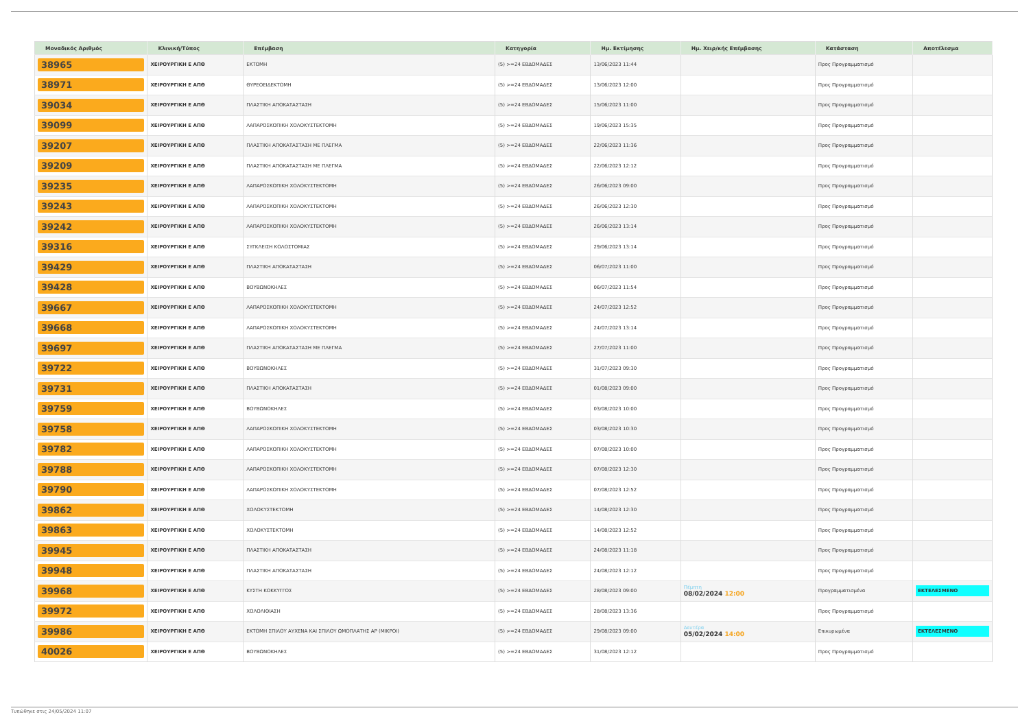| Μοναδικός Αριθμός | Κλινική/Τύπος | Επέμβαση | Κατηγορία | Ημ. Εκτίμησης | Ημ. Χειρ/κής Επέμβασης | Κατάσταση | Αποτέλεσμα |
| --- | --- | --- | --- | --- | --- | --- | --- |
| 38965 | ΧΕΙΡΟΥΡΓΙΚΗ Ε ΑΠΘ | ΕΚΤΟΜΗ | (5) >=24 ΕΒΔΟΜΑΔΕΣ | 13/06/2023 11:44 | | Προς Προγραμματισμό | |
| 38971 | ΧΕΙΡΟΥΡΓΙΚΗ Ε ΑΠΘ | ΘΥΡΕΟΕΙΔΕΚΤΟΜΗ | (5) >=24 ΕΒΔΟΜΑΔΕΣ | 13/06/2023 12:00 | | Προς Προγραμματισμό | |
| 39034 | ΧΕΙΡΟΥΡΓΙΚΗ Ε ΑΠΘ | ΠΛΑΣΤΙΚΗ ΑΠΟΚΑΤΑΣΤΑΣΗ | (5) >=24 ΕΒΔΟΜΑΔΕΣ | 15/06/2023 11:00 | | Προς Προγραμματισμό | |
| 39099 | ΧΕΙΡΟΥΡΓΙΚΗ Ε ΑΠΘ | ΛΑΠΑΡΟΣΚΟΠΙΚΗ ΧΟΛΟΚΥΣΤΕΚΤΟΜΗ | (5) >=24 ΕΒΔΟΜΑΔΕΣ | 19/06/2023 15:35 | | Προς Προγραμματισμό | |
| 39207 | ΧΕΙΡΟΥΡΓΙΚΗ Ε ΑΠΘ | ΠΛΑΣΤΙΚΗ ΑΠΟΚΑΤΑΣΤΑΣΗ ΜΕ ΠΛΕΓΜΑ | (5) >=24 ΕΒΔΟΜΑΔΕΣ | 22/06/2023 11:36 | | Προς Προγραμματισμό | |
| 39209 | ΧΕΙΡΟΥΡΓΙΚΗ Ε ΑΠΘ | ΠΛΑΣΤΙΚΗ ΑΠΟΚΑΤΑΣΤΑΣΗ ΜΕ ΠΛΕΓΜΑ | (5) >=24 ΕΒΔΟΜΑΔΕΣ | 22/06/2023 12:12 | | Προς Προγραμματισμό | |
| 39235 | ΧΕΙΡΟΥΡΓΙΚΗ Ε ΑΠΘ | ΛΑΠΑΡΟΣΚΟΠΙΚΗ ΧΟΛΟΚΥΣΤΕΚΤΟΜΗ | (5) >=24 ΕΒΔΟΜΑΔΕΣ | 26/06/2023 09:00 | | Προς Προγραμματισμό | |
| 39243 | ΧΕΙΡΟΥΡΓΙΚΗ Ε ΑΠΘ | ΛΑΠΑΡΟΣΚΟΠΙΚΗ ΧΟΛΟΚΥΣΤΕΚΤΟΜΗ | (5) >=24 ΕΒΔΟΜΑΔΕΣ | 26/06/2023 12:30 | | Προς Προγραμματισμό | |
| 39242 | ΧΕΙΡΟΥΡΓΙΚΗ Ε ΑΠΘ | ΛΑΠΑΡΟΣΚΟΠΙΚΗ ΧΟΛΟΚΥΣΤΕΚΤΟΜΗ | (5) >=24 ΕΒΔΟΜΑΔΕΣ | 26/06/2023 13:14 | | Προς Προγραμματισμό | |
| 39316 | ΧΕΙΡΟΥΡΓΙΚΗ Ε ΑΠΘ | ΣΥΓΚΛΕΙΣΗ ΚΟΛΟΣΤΟΜΙΑΣ | (5) >=24 ΕΒΔΟΜΑΔΕΣ | 29/06/2023 13:14 | | Προς Προγραμματισμό | |
| 39429 | ΧΕΙΡΟΥΡΓΙΚΗ Ε ΑΠΘ | ΠΛΑΣΤΙΚΗ ΑΠΟΚΑΤΑΣΤΑΣΗ | (5) >=24 ΕΒΔΟΜΑΔΕΣ | 06/07/2023 11:00 | | Προς Προγραμματισμό | |
| 39428 | ΧΕΙΡΟΥΡΓΙΚΗ Ε ΑΠΘ | ΒΟΥΒΩΝΟΚΗΛΕΣ | (5) >=24 ΕΒΔΟΜΑΔΕΣ | 06/07/2023 11:54 | | Προς Προγραμματισμό | |
| 39667 | ΧΕΙΡΟΥΡΓΙΚΗ Ε ΑΠΘ | ΛΑΠΑΡΟΣΚΟΠΙΚΗ ΧΟΛΟΚΥΣΤΕΚΤΟΜΗ | (5) >=24 ΕΒΔΟΜΑΔΕΣ | 24/07/2023 12:52 | | Προς Προγραμματισμό | |
| 39668 | ΧΕΙΡΟΥΡΓΙΚΗ Ε ΑΠΘ | ΛΑΠΑΡΟΣΚΟΠΙΚΗ ΧΟΛΟΚΥΣΤΕΚΤΟΜΗ | (5) >=24 ΕΒΔΟΜΑΔΕΣ | 24/07/2023 13:14 | | Προς Προγραμματισμό | |
| 39697 | ΧΕΙΡΟΥΡΓΙΚΗ Ε ΑΠΘ | ΠΛΑΣΤΙΚΗ ΑΠΟΚΑΤΑΣΤΑΣΗ ΜΕ ΠΛΕΓΜΑ | (5) >=24 ΕΒΔΟΜΑΔΕΣ | 27/07/2023 11:00 | | Προς Προγραμματισμό | |
| 39722 | ΧΕΙΡΟΥΡΓΙΚΗ Ε ΑΠΘ | ΒΟΥΒΩΝΟΚΗΛΕΣ | (5) >=24 ΕΒΔΟΜΑΔΕΣ | 31/07/2023 09:30 | | Προς Προγραμματισμό | |
| 39731 | ΧΕΙΡΟΥΡΓΙΚΗ Ε ΑΠΘ | ΠΛΑΣΤΙΚΗ ΑΠΟΚΑΤΑΣΤΑΣΗ | (5) >=24 ΕΒΔΟΜΑΔΕΣ | 01/08/2023 09:00 | | Προς Προγραμματισμό | |
| 39759 | ΧΕΙΡΟΥΡΓΙΚΗ Ε ΑΠΘ | ΒΟΥΒΩΝΟΚΗΛΕΣ | (5) >=24 ΕΒΔΟΜΑΔΕΣ | 03/08/2023 10:00 | | Προς Προγραμματισμό | |
| 39758 | ΧΕΙΡΟΥΡΓΙΚΗ Ε ΑΠΘ | ΛΑΠΑΡΟΣΚΟΠΙΚΗ ΧΟΛΟΚΥΣΤΕΚΤΟΜΗ | (5) >=24 ΕΒΔΟΜΑΔΕΣ | 03/08/2023 10:30 | | Προς Προγραμματισμό | |
| 39782 | ΧΕΙΡΟΥΡΓΙΚΗ Ε ΑΠΘ | ΛΑΠΑΡΟΣΚΟΠΙΚΗ ΧΟΛΟΚΥΣΤΕΚΤΟΜΗ | (5) >=24 ΕΒΔΟΜΑΔΕΣ | 07/08/2023 10:00 | | Προς Προγραμματισμό | |
| 39788 | ΧΕΙΡΟΥΡΓΙΚΗ Ε ΑΠΘ | ΛΑΠΑΡΟΣΚΟΠΙΚΗ ΧΟΛΟΚΥΣΤΕΚΤΟΜΗ | (5) >=24 ΕΒΔΟΜΑΔΕΣ | 07/08/2023 12:30 | | Προς Προγραμματισμό | |
| 39790 | ΧΕΙΡΟΥΡΓΙΚΗ Ε ΑΠΘ | ΛΑΠΑΡΟΣΚΟΠΙΚΗ ΧΟΛΟΚΥΣΤΕΚΤΟΜΗ | (5) >=24 ΕΒΔΟΜΑΔΕΣ | 07/08/2023 12:52 | | Προς Προγραμματισμό | |
| 39862 | ΧΕΙΡΟΥΡΓΙΚΗ Ε ΑΠΘ | ΧΟΛΟΚΥΣΤΕΚΤΟΜΗ | (5) >=24 ΕΒΔΟΜΑΔΕΣ | 14/08/2023 12:30 | | Προς Προγραμματισμό | |
| 39863 | ΧΕΙΡΟΥΡΓΙΚΗ Ε ΑΠΘ | ΧΟΛΟΚΥΣΤΕΚΤΟΜΗ | (5) >=24 ΕΒΔΟΜΑΔΕΣ | 14/08/2023 12:52 | | Προς Προγραμματισμό | |
| 39945 | ΧΕΙΡΟΥΡΓΙΚΗ Ε ΑΠΘ | ΠΛΑΣΤΙΚΗ ΑΠΟΚΑΤΑΣΤΑΣΗ | (5) >=24 ΕΒΔΟΜΑΔΕΣ | 24/08/2023 11:18 | | Προς Προγραμματισμό | |
| 39948 | ΧΕΙΡΟΥΡΓΙΚΗ Ε ΑΠΘ | ΠΛΑΣΤΙΚΗ ΑΠΟΚΑΤΑΣΤΑΣΗ | (5) >=24 ΕΒΔΟΜΑΔΕΣ | 24/08/2023 12:12 | | Προς Προγραμματισμό | |
| 39968 | ΧΕΙΡΟΥΡΓΙΚΗ Ε ΑΠΘ | ΚΥΣΤΗ ΚΟΚΚΥΓΓΟΣ | (5) >=24 ΕΒΔΟΜΑΔΕΣ | 28/08/2023 09:00 | Πέμπτη 08/02/2024 12:00 | Προγραμματισμένα | ΕΚΤΕΛΕΣΜΕΝΟ |
| 39972 | ΧΕΙΡΟΥΡΓΙΚΗ Ε ΑΠΘ | ΧΟΛΟΛΙΘΙΑΣΗ | (5) >=24 ΕΒΔΟΜΑΔΕΣ | 28/08/2023 13:36 | | Προς Προγραμματισμό | |
| 39986 | ΧΕΙΡΟΥΡΓΙΚΗ Ε ΑΠΘ | ΕΚΤΟΜΗ ΣΠΙΛΟΥ ΑΥΧΕΝΑ ΚΑΙ ΣΠΙΛΟΥ ΩΜΟΠΛΑΤΗΣ ΑΡ (ΜΙΚΡΟΙ) | (5) >=24 ΕΒΔΟΜΑΔΕΣ | 29/08/2023 09:00 | Δευτέρα 05/02/2024 14:00 | Επικυρωμένα | ΕΚΤΕΛΕΣΜΕΝΟ |
| 40026 | ΧΕΙΡΟΥΡΓΙΚΗ Ε ΑΠΘ | ΒΟΥΒΩΝΟΚΗΛΕΣ | (5) >=24 ΕΒΔΟΜΑΔΕΣ | 31/08/2023 12:12 | | Προς Προγραμματισμό | |
Τυπώθηκε στις 24/05/2024 11:07